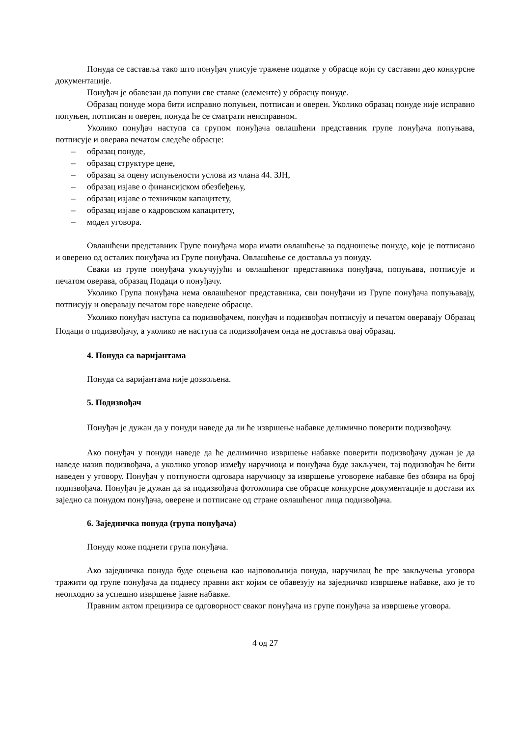Понуда се саставља тако што понуђач уписује тражене податке у обрасце који су саставни део конкурсне документације.
Понуђач је обавезан да попуни све ставке (елементе) у обрасцу понуде.
Образац понуде мора бити исправно попуњен, потписан и оверен. Уколико образац понуде није исправно попуњен, потписан и оверен, понуда ће се сматрати неисправном.
Уколико понуђач наступа са групом понуђача овлашћени представник групе понуђача попуњава, потписује и оверава печатом следеће обрасце:
– образац понуде,
– образац структуре цене,
– образац за оцену испуњености услова из члана 44. ЗЈН,
– образац изјаве о финансијском обезбеђењу,
– образац изјаве о техничком капацитету,
– образац изјаве о кадровском капацитету,
– модел уговора.
Овлашћени представник Групе понуђача мора имати овлашћење за подношење понуде, које је потписано и оверено од осталих понуђача из Групе понуђача. Овлашћење се доставља уз понуду.
Сваки из групе понуђача укључујући и овлашћеног представника понуђача, попуњава, потписује и печатом оверава, образац Подаци о понуђачу.
Уколико Група понуђача нема овлашћеног представника, сви понуђачи из Групе понуђача попуњавају, потписују и оверавају печатом горе наведене обрасце.
Уколико понуђач наступа са подизвођачем, понуђач и подизвођач потписују и печатом оверавају Образац Подаци о подизвођачу, а уколико не наступа са подизвођачем онда не доставља овај образац.
4. Понуда са варијантама
Понуда са варијантама није дозвољена.
5. Подизвођач
Понуђач је дужан да у понуди наведе да ли ће извршење набавке делимично поверити подизвођачу.
Ако понуђач у понуди наведе да ће делимично извршење набавке поверити подизвођачу дужан је да наведе назив подизвођача, а уколико уговор између наручиоца и понуђача буде закључен, тај подизвођач ће бити наведен у уговору. Понуђач у потпуности одговара наручиоцу за извршење уговорене набавке без обзира на број подизвођача. Понуђач је дужан да за подизвођача фотокопира све обрасце конкурсне документације и достави их заједно са понудом понуђача, оверене и потписане од стране овлашћеног лица подизвођача.
6. Заједничка понуда (група понуђача)
Понуду може поднети група понуђача.
Ако заједничка понуда буде оцењена као најповољнија понуда, наручилац ће пре закључења уговора тражити од групе понуђача да поднесу правни акт којим се обавезују на заједничко извршење набавке, ако је то неопходно за успешно извршење јавне набавке.
Правним актом прецизира се одговорност сваког понуђача из групе понуђача за извршење уговора.
4 од 27